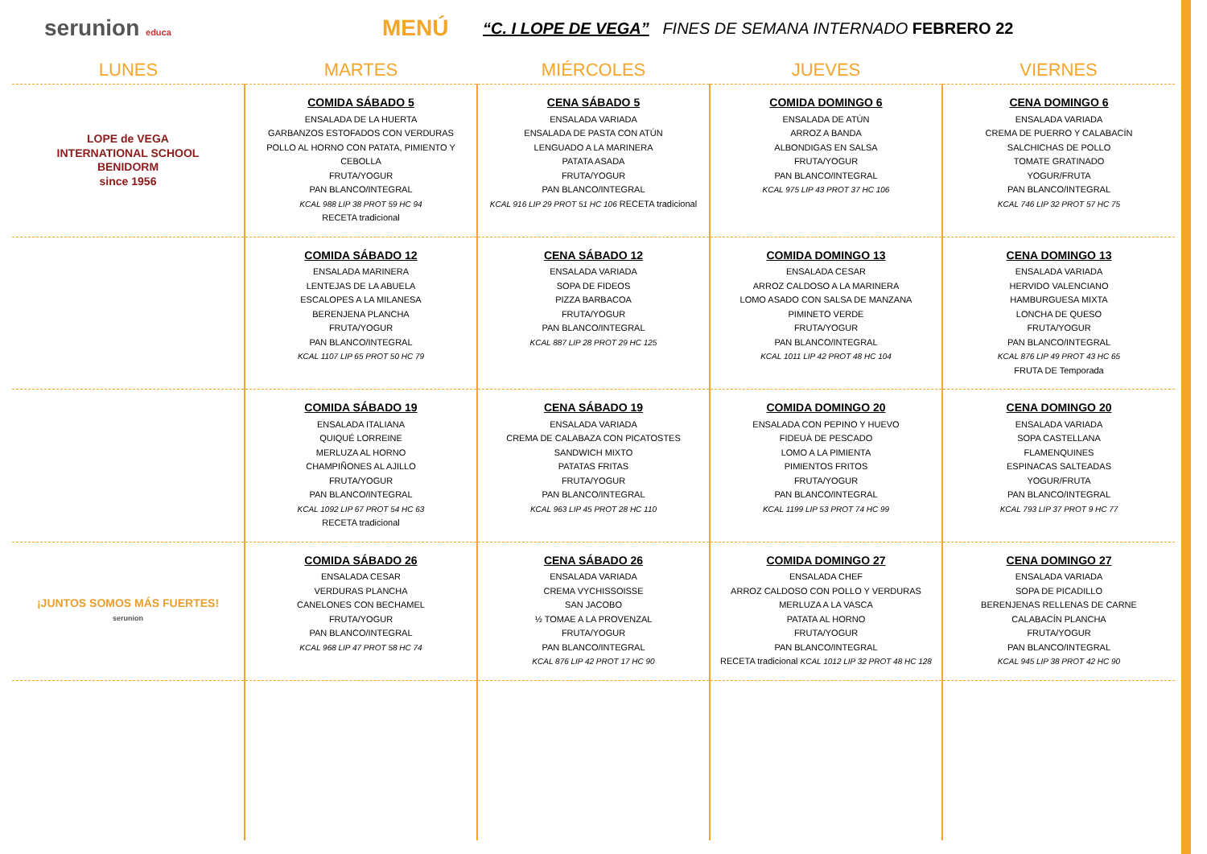serunion educa
MENÚ
“C. I LOPE DE VEGA” FINES DE SEMANA INTERNADO FEBRERO 22
| LUNES | MARTES | MIÉRCOLES | JUEVES | VIERNES |
| --- | --- | --- | --- | --- |
| LOPE de VEGA INTERNATIONAL SCHOOL BENIDORM since 1956 | COMIDA SÁBADO 5 ENSALADA DE LA HUERTA GARBANZOS ESTOFADOS CON VERDURAS POLLO AL HORNO CON PATATA, PIMIENTO Y CEBOLLA FRUTA/YOGUR PAN BLANCO/INTEGRAL KCAL 988 LIP 38 PROT 59 HC 94 RECETA tradicional | CENA SÁBADO 5 ENSALADA VARIADA ENSALADA DE PASTA CON ATÚN LENGUADO A LA MARINERA PATATA ASADA FRUTA/YOGUR PAN BLANCO/INTEGRAL KCAL 916 LIP 29 PROT 51 HC 106 RECETA tradicional | COMIDA DOMINGO 6 ENSALADA DE ATÚN ARROZ A BANDA ALBONDIGAS EN SALSA FRUTA/YOGUR PAN BLANCO/INTEGRAL KCAL 975 LIP 43 PROT 37 HC 106 | CENA DOMINGO 6 ENSALADA VARIADA CREMA DE PUERRO Y CALABACÍN SALCHICHAS DE POLLO TOMATE GRATINADO YOGUR/FRUTA PAN BLANCO/INTEGRAL KCAL 746 LIP 32 PROT 57 HC 75 |
| | COMIDA SÁBADO 12 ENSALADA MARINERA LENTEJAS DE LA ABUELA ESCALOPES A LA MILANESA BERENJENA PLANCHA FRUTA/YOGUR PAN BLANCO/INTEGRAL KCAL 1107 LIP 65 PROT 50 HC 79 | CENA SÁBADO 12 ENSALADA VARIADA SOPA DE FIDEOS PIZZA BARBACOA FRUTA/YOGUR PAN BLANCO/INTEGRAL KCAL 887 LIP 28 PROT 29 HC 125 | COMIDA DOMINGO 13 ENSALADA CESAR ARROZ CALDOSO A LA MARINERA LOMO ASADO CON SALSA DE MANZANA PIMINETO VERDE FRUTA/YOGUR PAN BLANCO/INTEGRAL KCAL 1011 LIP 42 PROT 48 HC 104 | CENA DOMINGO 13 ENSALADA VARIADA HERVIDO VALENCIANO HAMBURGUESA MIXTA LONCHA DE QUESO FRUTA/YOGUR PAN BLANCO/INTEGRAL KCAL 876 LIP 49 PROT 43 HC 65 FRUTA DE Temporada |
| | COMIDA SÁBADO 19 ENSALADA ITALIANA QUIQUÉ LORREINE MERLUZA AL HORNO CHAMPIÑONES AL AJILLO FRUTA/YOGUR PAN BLANCO/INTEGRAL KCAL 1092 LIP 67 PROT 54 HC 63 RECETA tradicional | CENA SÁBADO 19 ENSALADA VARIADA CREMA DE CALABAZA CON PICATOSTES SANDWICH MIXTO PATATAS FRITAS FRUTA/YOGUR PAN BLANCO/INTEGRAL KCAL 963 LIP 45 PROT 28 HC 110 | COMIDA DOMINGO 20 ENSALADA CON PEPINO Y HUEVO FIDEUÀ DE PESCADO LOMO A LA PIMIENTA PIMIENTOS FRITOS FRUTA/YOGUR PAN BLANCO/INTEGRAL KCAL 1199 LIP 53 PROT 74 HC 99 | CENA DOMINGO 20 ENSALADA VARIADA SOPA CASTELLANA FLAMENQUINES ESPINACAS SALTEADAS YOGUR/FRUTA PAN BLANCO/INTEGRAL KCAL 793 LIP 37 PROT 9 HC 77 |
| ¡JUNTOS SOMOS MÁS FUERTES! serunion | COMIDA SÁBADO 26 ENSALADA CESAR VERDURAS PLANCHA CANELONES CON BECHAMEL FRUTA/YOGUR PAN BLANCO/INTEGRAL KCAL 968 LIP 47 PROT 58 HC 74 | CENA SÁBADO 26 ENSALADA VARIADA CREMA VYCHISSOISSE SAN JACOBO ½ TOMAE A LA PROVENZAL FRUTA/YOGUR PAN BLANCO/INTEGRAL KCAL 876 LIP 42 PROT 17 HC 90 | COMIDA DOMINGO 27 ENSALADA CHEF ARROZ CALDOSO CON POLLO Y VERDURAS MERLUZA A LA VASCA PATATA AL HORNO FRUTA/YOGUR PAN BLANCO/INTEGRAL RECETA tradicional KCAL 1012 LIP 32 PROT 48 HC 128 | CENA DOMINGO 27 ENSALADA VARIADA SOPA DE PICADILLO BERENJENAS RELLENAS DE CARNE CALABACÍN PLANCHA FRUTA/YOGUR PAN BLANCO/INTEGRAL KCAL 945 LIP 38 PROT 42 HC 90 |